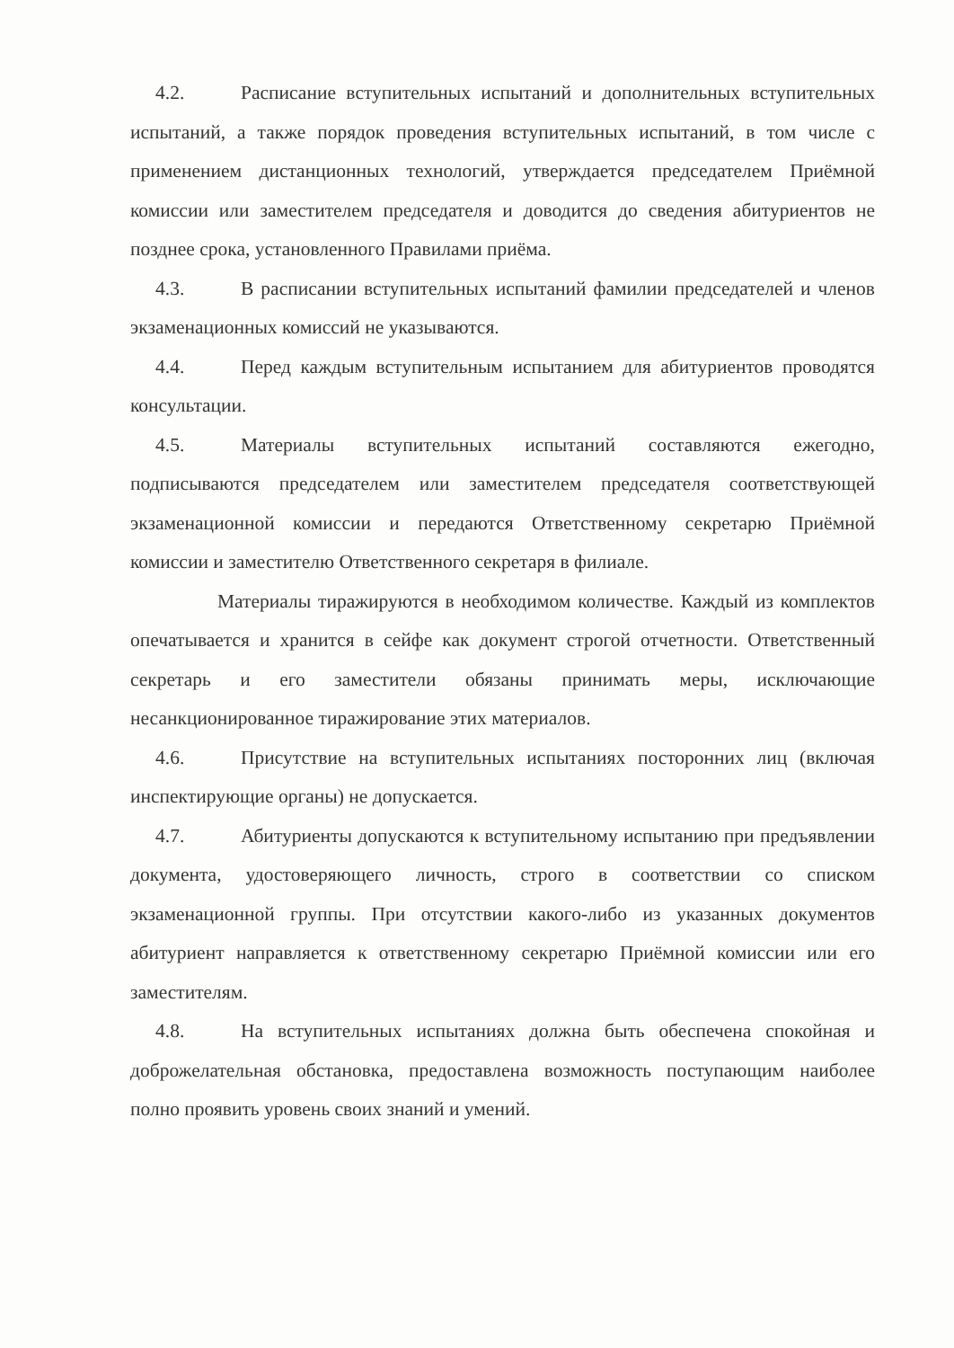4.2. Расписание вступительных испытаний и дополнительных вступительных испытаний, а также порядок проведения вступительных испытаний, в том числе с применением дистанционных технологий, утверждается председателем Приёмной комиссии или заместителем председателя и доводится до сведения абитуриентов не позднее срока, установленного Правилами приёма.
4.3. В расписании вступительных испытаний фамилии председателей и членов экзаменационных комиссий не указываются.
4.4. Перед каждым вступительным испытанием для абитуриентов проводятся консультации.
4.5. Материалы вступительных испытаний составляются ежегодно, подписываются председателем или заместителем председателя соответствующей экзаменационной комиссии и передаются Ответственному секретарю Приёмной комиссии и заместителю Ответственного секретаря в филиале.
Материалы тиражируются в необходимом количестве. Каждый из комплектов опечатывается и хранится в сейфе как документ строгой отчетности. Ответственный секретарь и его заместители обязаны принимать меры, исключающие несанкционированное тиражирование этих материалов.
4.6. Присутствие на вступительных испытаниях посторонних лиц (включая инспектирующие органы) не допускается.
4.7. Абитуриенты допускаются к вступительному испытанию при предъявлении документа, удостоверяющего личность, строго в соответствии со списком экзаменационной группы. При отсутствии какого-либо из указанных документов абитуриент направляется к ответственному секретарю Приёмной комиссии или его заместителям.
4.8. На вступительных испытаниях должна быть обеспечена спокойная и доброжелательная обстановка, предоставлена возможность поступающим наиболее полно проявить уровень своих знаний и умений.